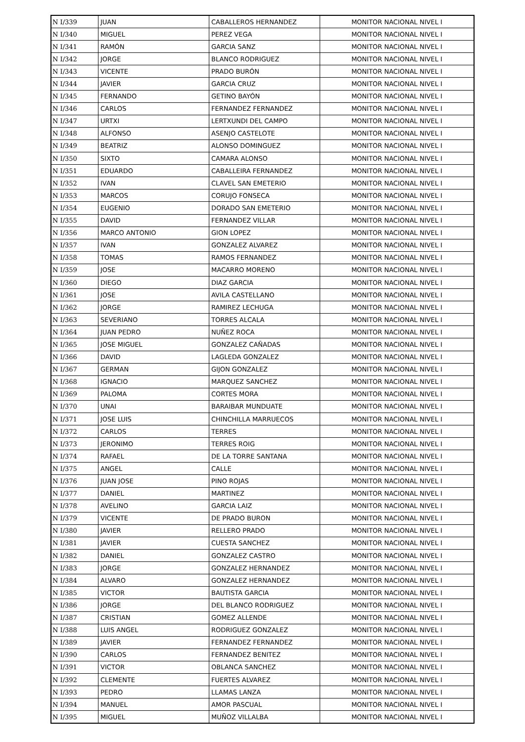| N I/339 | JUAN | CABALLEROS HERNANDEZ | MONITOR NACIONAL NIVEL I |
| N I/340 | MIGUEL | PEREZ VEGA | MONITOR NACIONAL NIVEL I |
| N I/341 | RAMÓN | GARCIA SANZ | MONITOR NACIONAL NIVEL I |
| N I/342 | JORGE | BLANCO RODRIGUEZ | MONITOR NACIONAL NIVEL I |
| N I/343 | VICENTE | PRADO BURÓN | MONITOR NACIONAL NIVEL I |
| N I/344 | JAVIER | GARCIA CRUZ | MONITOR NACIONAL NIVEL I |
| N I/345 | FERNANDO | GETINO BAYÓN | MONITOR NACIONAL NIVEL I |
| N I/346 | CARLOS | FERNANDEZ FERNANDEZ | MONITOR NACIONAL NIVEL I |
| N I/347 | URTXI | LERTXUNDI DEL CAMPO | MONITOR NACIONAL NIVEL I |
| N I/348 | ALFONSO | ASENJO CASTELOTE | MONITOR NACIONAL NIVEL I |
| N I/349 | BEATRIZ | ALONSO DOMINGUEZ | MONITOR NACIONAL NIVEL I |
| N I/350 | SIXTO | CAMARA ALONSO | MONITOR NACIONAL NIVEL I |
| N I/351 | EDUARDO | CABALLEIRA FERNANDEZ | MONITOR NACIONAL NIVEL I |
| N I/352 | IVAN | CLAVEL SAN EMETERIO | MONITOR NACIONAL NIVEL I |
| N I/353 | MARCOS | CORUJO FONSECA | MONITOR NACIONAL NIVEL I |
| N I/354 | EUGENIO | DORADO SAN EMETERIO | MONITOR NACIONAL NIVEL I |
| N I/355 | DAVID | FERNANDEZ VILLAR | MONITOR NACIONAL NIVEL I |
| N I/356 | MARCO ANTONIO | GION LOPEZ | MONITOR NACIONAL NIVEL I |
| N I/357 | IVAN | GONZALEZ ALVAREZ | MONITOR NACIONAL NIVEL I |
| N I/358 | TOMAS | RAMOS FERNANDEZ | MONITOR NACIONAL NIVEL I |
| N I/359 | JOSE | MACARRO MORENO | MONITOR NACIONAL NIVEL I |
| N I/360 | DIEGO | DIAZ GARCIA | MONITOR NACIONAL NIVEL I |
| N I/361 | JOSE | AVILA CASTELLANO | MONITOR NACIONAL NIVEL I |
| N I/362 | JORGE | RAMIREZ LECHUGA | MONITOR NACIONAL NIVEL I |
| N I/363 | SEVERIANO | TORRES ALCALA | MONITOR NACIONAL NIVEL I |
| N I/364 | JUAN PEDRO | NUÑEZ ROCA | MONITOR NACIONAL NIVEL I |
| N I/365 | JOSE MIGUEL | GONZALEZ CAÑADAS | MONITOR NACIONAL NIVEL I |
| N I/366 | DAVID | LAGLEDA GONZALEZ | MONITOR NACIONAL NIVEL I |
| N I/367 | GERMAN | GIJON GONZALEZ | MONITOR NACIONAL NIVEL I |
| N I/368 | IGNACIO | MARQUEZ SANCHEZ | MONITOR NACIONAL NIVEL I |
| N I/369 | PALOMA | CORTES MORA | MONITOR NACIONAL NIVEL I |
| N I/370 | UNAI | BARAIBAR MUNDUATE | MONITOR NACIONAL NIVEL I |
| N I/371 | JOSE LUIS | CHINCHILLA MARRUECOS | MONITOR NACIONAL NIVEL I |
| N I/372 | CARLOS | TERRES | MONITOR NACIONAL NIVEL I |
| N I/373 | JERONIMO | TERRES ROIG | MONITOR NACIONAL NIVEL I |
| N I/374 | RAFAEL | DE LA TORRE SANTANA | MONITOR NACIONAL NIVEL I |
| N I/375 | ANGEL | CALLE | MONITOR NACIONAL NIVEL I |
| N I/376 | JUAN JOSE | PINO ROJAS | MONITOR NACIONAL NIVEL I |
| N I/377 | DANIEL | MARTINEZ | MONITOR NACIONAL NIVEL I |
| N I/378 | AVELINO | GARCIA LAIZ | MONITOR NACIONAL NIVEL I |
| N I/379 | VICENTE | DE PRADO BURON | MONITOR NACIONAL NIVEL I |
| N I/380 | JAVIER | RELLERO PRADO | MONITOR NACIONAL NIVEL I |
| N I/381 | JAVIER | CUESTA SANCHEZ | MONITOR NACIONAL NIVEL I |
| N I/382 | DANIEL | GONZALEZ CASTRO | MONITOR NACIONAL NIVEL I |
| N I/383 | JORGE | GONZALEZ HERNANDEZ | MONITOR NACIONAL NIVEL I |
| N I/384 | ALVARO | GONZALEZ HERNANDEZ | MONITOR NACIONAL NIVEL I |
| N I/385 | VICTOR | BAUTISTA GARCIA | MONITOR NACIONAL NIVEL I |
| N I/386 | JORGE | DEL BLANCO RODRIGUEZ | MONITOR NACIONAL NIVEL I |
| N I/387 | CRISTIAN | GOMEZ ALLENDE | MONITOR NACIONAL NIVEL I |
| N I/388 | LUIS ANGEL | RODRIGUEZ GONZALEZ | MONITOR NACIONAL NIVEL I |
| N I/389 | JAVIER | FERNANDEZ FERNANDEZ | MONITOR NACIONAL NIVEL I |
| N I/390 | CARLOS | FERNANDEZ BENITEZ | MONITOR NACIONAL NIVEL I |
| N I/391 | VICTOR | OBLANCA SANCHEZ | MONITOR NACIONAL NIVEL I |
| N I/392 | CLEMENTE | FUERTES ALVAREZ | MONITOR NACIONAL NIVEL I |
| N I/393 | PEDRO | LLAMAS LANZA | MONITOR NACIONAL NIVEL I |
| N I/394 | MANUEL | AMOR PASCUAL | MONITOR NACIONAL NIVEL I |
| N I/395 | MIGUEL | MUÑOZ VILLALBA | MONITOR NACIONAL NIVEL I |